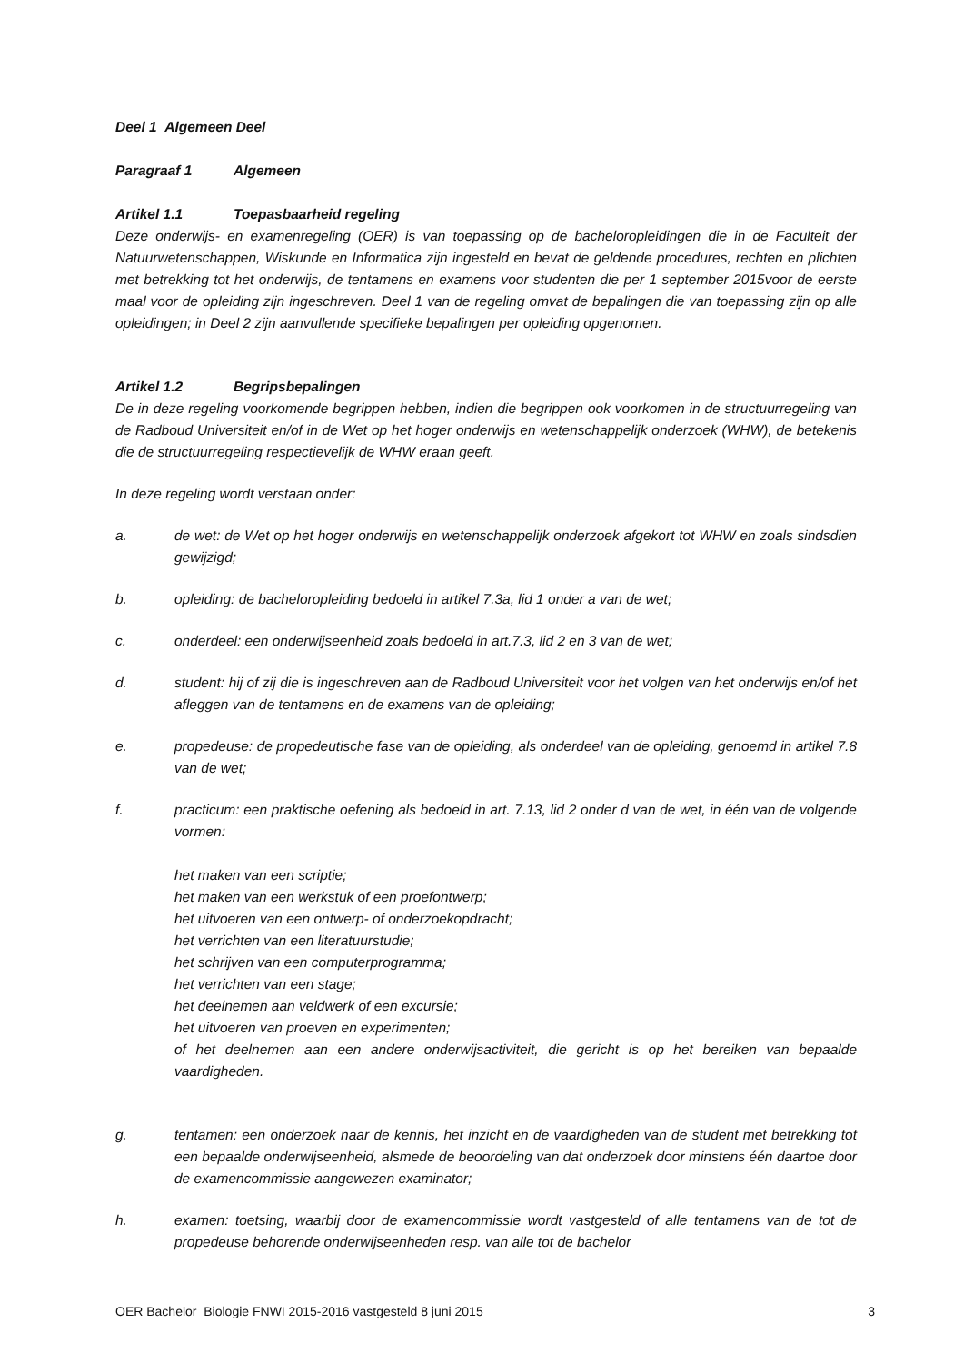Deel 1 Algemeen Deel
Paragraaf 1 Algemeen
Artikel 1.1 Toepasbaarheid regeling
Deze onderwijs- en examenregeling (OER) is van toepassing op de bacheloropleidingen die in de Faculteit der Natuurwetenschappen, Wiskunde en Informatica zijn ingesteld en bevat de geldende procedures, rechten en plichten met betrekking tot het onderwijs, de tentamens en examens voor studenten die per 1 september 2015voor de eerste maal voor de opleiding zijn ingeschreven. Deel 1 van de regeling omvat de bepalingen die van toepassing zijn op alle opleidingen; in Deel 2 zijn aanvullende specifieke bepalingen per opleiding opgenomen.
Artikel 1.2 Begripsbepalingen
De in deze regeling voorkomende begrippen hebben, indien die begrippen ook voorkomen in de structuurregeling van de Radboud Universiteit en/of in de Wet op het hoger onderwijs en wetenschappelijk onderzoek (WHW), de betekenis die de structuurregeling respectievelijk de WHW eraan geeft.
In deze regeling wordt verstaan onder:
a. de wet: de Wet op het hoger onderwijs en wetenschappelijk onderzoek afgekort tot WHW en zoals sindsdien gewijzigd;
b. opleiding: de bacheloropleiding bedoeld in artikel 7.3a, lid 1 onder a van de wet;
c. onderdeel: een onderwijseenheid zoals bedoeld in art.7.3, lid 2 en 3 van de wet;
d. student: hij of zij die is ingeschreven aan de Radboud Universiteit voor het volgen van het onderwijs en/of het afleggen van de tentamens en de examens van de opleiding;
e. propedeuse: de propedeutische fase van de opleiding, als onderdeel van de opleiding, genoemd in artikel 7.8 van de wet;
f. practicum: een praktische oefening als bedoeld in art. 7.13, lid 2 onder d van de wet, in één van de volgende vormen:
het maken van een scriptie;
het maken van een werkstuk of een proefontwerp;
het uitvoeren van een ontwerp- of onderzoekopdracht;
het verrichten van een literatuurstudie;
het schrijven van een computerprogramma;
het verrichten van een stage;
het deelnemen aan veldwerk of een excursie;
het uitvoeren van proeven en experimenten;
of het deelnemen aan een andere onderwijsactiviteit, die gericht is op het bereiken van bepaalde vaardigheden.
g. tentamen: een onderzoek naar de kennis, het inzicht en de vaardigheden van de student met betrekking tot een bepaalde onderwijseenheid, alsmede de beoordeling van dat onderzoek door minstens één daartoe door de examencommissie aangewezen examinator;
h. examen: toetsing, waarbij door de examencommissie wordt vastgesteld of alle tentamens van de tot de propedeuse behorende onderwijseenheden resp. van alle tot de bachelor
OER Bachelor Biologie FNWI 2015-2016 vastgesteld 8 juni 2015 3